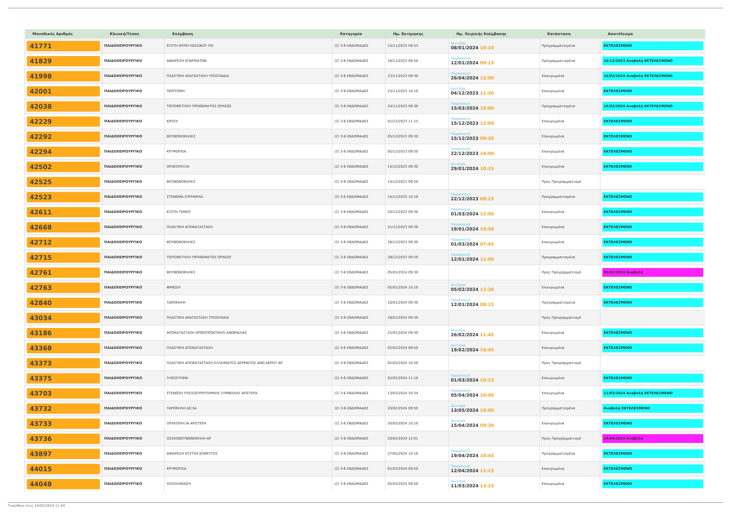| Μοναδικός Αριθμός | Κλινική/Τύπος | Επέμβαση | Κατηγορία | Ημ. Εκτίμησης | Ημ. Χειρ/κής Επέμβασης | Κατάσταση | Αποτέλεσμα |
| --- | --- | --- | --- | --- | --- | --- | --- |
| 41771 | ΠΑΙΔΟΧΕΙΡΟΥΡΓΙΚΟ | ΚΥΣΤΗ ΘΥΡΕΓΛΩΣΣΙΚΟΥ ΠΟ | (2) 3-6 ΕΒΔΟΜΑΔΕΣ | 15/11/2023 09:53 | Δευτέρα 08/01/2024 10:15 | Προγραμματισμένα | ΕΚΤΕΛΕΣΜΕΝΟ |
| 41829 | ΠΑΙΔΟΧΕΙΡΟΥΡΓΙΚΟ | ΑΦΑΙΡΕΣΗ ΕΠΑΡΜΑΤΩΝ | (2) 3-6 ΕΒΔΟΜΑΔΕΣ | 16/11/2023 09:50 | Παρασκευή 12/01/2024 09:15 | Προγραμματισμένα | 15/12/2023 Αναβολή ΕΚΤΕΛΕΣΜΕΝΟ |
| 41998 | ΠΑΙΔΟΧΕΙΡΟΥΡΓΙΚΟ | ΠΛΑΣΤΙΚΗ ΑΚΑΤΑΣΤΑΣΗ ΥΠΟΣΠΑΔΙΑ | (2) 3-6 ΕΒΔΟΜΑΔΕΣ | 23/11/2023 09:30 | Παρασκευή 26/04/2024 12:00 | Επικυρωμένα | 16/02/2024 Αναβολή ΕΚΤΕΛΕΣΜΕΝΟ |
| 42001 | ΠΑΙΔΟΧΕΙΡΟΥΡΓΙΚΟ | ΠΕΡΙΤΟΜΗ | (2) 3-6 ΕΒΔΟΜΑΔΕΣ | 23/11/2023 10:10 | Δευτέρα 04/12/2023 11:30 | Επικυρωμένα | ΕΚΤΕΛΕΣΜΕΝΟ |
| 42038 | ΠΑΙΔΟΧΕΙΡΟΥΡΓΙΚΟ | ΤΟΠΟΘΕΤΗΣΗ ΠΡΟΘΕΜΑΤΟΣ ΟΡΧΕΩΣ | (2) 3-6 ΕΒΔΟΜΑΔΕΣ | 24/11/2023 09:30 | Παρασκευή 15/03/2024 10:00 | Προγραμματισμένα | 16/02/2024 Αναβολή ΕΚΤΕΛΕΣΜΕΝΟ |
| 42229 | ΠΑΙΔΟΧΕΙΡΟΥΡΓΙΚΟ | ΚΙΡΣΟΙ | (2) 3-6 ΕΒΔΟΜΑΔΕΣ | 01/12/2023 11:15 | Παρασκευή 15/12/2023 12:00 | Επικυρωμένα | ΕΚΤΕΛΕΣΜΕΝΟ |
| 42292 | ΠΑΙΔΟΧΕΙΡΟΥΡΓΙΚΟ | ΒΟΥΒΩΝΟΚΗΛΕΣ | (2) 3-6 ΕΒΔΟΜΑΔΕΣ | 05/12/2023 09:30 | Παρασκευή 15/12/2023 09:30 | Επικυρωμένα | ΕΚΤΕΛΕΣΜΕΝΟ |
| 42294 | ΠΑΙΔΟΧΕΙΡΟΥΡΓΙΚΟ | ΚΡΥΨΟΡΧΙΑ | (2) 3-6 ΕΒΔΟΜΑΔΕΣ | 05/12/2023 09:50 | Παρασκευή 22/12/2023 10:00 | Επικυρωμένα | ΕΚΤΕΛΕΣΜΕΝΟ |
| 42502 | ΠΑΙΔΟΧΕΙΡΟΥΡΓΙΚΟ | ΟΡΧΕΟΠΗΞΙΑ | (2) 3-6 ΕΒΔΟΜΑΔΕΣ | 14/12/2023 09:30 | Δευτέρα 29/01/2024 10:15 | Επικυρωμένα | ΕΚΤΕΛΕΣΜΕΝΟ |
| 42525 | ΠΑΙΔΟΧΕΙΡΟΥΡΓΙΚΟ | ΒΟΥΒΩΝΟΚΗΛΕΣ | (2) 3-6 ΕΒΔΟΜΑΔΕΣ | 14/12/2023 09:50 | | Προς Προγραμματισμό | |
| 42523 | ΠΑΙΔΟΧΕΙΡΟΥΡΓΙΚΟ | ΣΤΕΝΩΜΑ ΟΥΡΗΘΡΑΣ | (2) 3-6 ΕΒΔΟΜΑΔΕΣ | 14/12/2023 10:10 | Παρασκευή 22/12/2023 08:15 | Προγραμματισμένα | ΕΚΤΕΛΕΣΜΕΝΟ |
| 42611 | ΠΑΙΔΟΧΕΙΡΟΥΡΓΙΚΟ | ΚΥΣΤΗ ΤΟΝΟΥ | (2) 3-6 ΕΒΔΟΜΑΔΕΣ | 20/12/2023 09:30 | Παρασκευή 01/03/2024 12:00 | Επικυρωμένα | ΕΚΤΕΛΕΣΜΕΝΟ |
| 42668 | ΠΑΙΔΟΧΕΙΡΟΥΡΓΙΚΟ | ΠΛΑΣΤΙΚΗ ΑΠΟΚΑΤΑΣΤΑΣΗ | (2) 3-6 ΕΒΔΟΜΑΔΕΣ | 21/12/2023 09:30 | Παρασκευή 19/01/2024 10:30 | Επικυρωμένα | ΕΚΤΕΛΕΣΜΕΝΟ |
| 42712 | ΠΑΙΔΟΧΕΙΡΟΥΡΓΙΚΟ | ΒΟΥΒΩΝΟΚΗΛΕΣ | (2) 3-6 ΕΒΔΟΜΑΔΕΣ | 28/12/2023 09:30 | Παρασκευή 01/03/2024 07:45 | Επικυρωμένα | ΕΚΤΕΛΕΣΜΕΝΟ |
| 42715 | ΠΑΙΔΟΧΕΙΡΟΥΡΓΙΚΟ | ΤΟΠΟΘΕΤΗΣΗ ΠΡΟΘΕΜΑΤΟΣ ΟΡΧΕΩΣ | (2) 3-6 ΕΒΔΟΜΑΔΕΣ | 28/12/2023 09:50 | Παρασκευή 12/01/2024 11:00 | Προγραμματισμένα | ΕΚΤΕΛΕΣΜΕΝΟ |
| 42761 | ΠΑΙΔΟΧΕΙΡΟΥΡΓΙΚΟ | ΒΟΥΒΩΝΟΚΗΛΕΣ | (2) 3-6 ΕΒΔΟΜΑΔΕΣ | 05/01/2024 09:30 | | Προς Προγραμματισμό | 05/02/2024 Αναβολή |
| 42763 | ΠΑΙΔΟΧΕΙΡΟΥΡΓΙΚΟ | ΦΙΜΩΣΗ | (2) 3-6 ΕΒΔΟΜΑΔΕΣ | 05/01/2024 10:10 | Δευτέρα 05/02/2024 12:30 | Επικυρωμένα | ΕΚΤΕΛΕΣΜΕΝΟ |
| 42840 | ΠΑΙΔΟΧΕΙΡΟΥΡΓΙΚΟ | ΥΔΡΟΚΗΛΗ | (2) 3-6 ΕΒΔΟΜΑΔΕΣ | 10/01/2024 09:30 | Παρασκευή 12/01/2024 08:15 | Προγραμματισμένα | ΕΚΤΕΛΕΣΜΕΝΟ |
| 43034 | ΠΑΙΔΟΧΕΙΡΟΥΡΓΙΚΟ | ΠΛΑΣΤΙΚΗ ΑΚΑΤΑΣΤΑΣΗ ΥΠΟΣΠΑΔΙΑ | (2) 3-6 ΕΒΔΟΜΑΔΕΣ | 18/01/2024 09:30 | | Προς Προγραμματισμό | |
| 43186 | ΠΑΙΔΟΧΕΙΡΟΥΡΓΙΚΟ | ΑΠΟΚΑΤΑΣΤΑΣΗ ΟΡΘΟΠΡΩΚΤΙΚΗΣ ΑΝΩΜΑΛΙΑΣ | (2) 3-6 ΕΒΔΟΜΑΔΕΣ | 25/01/2024 09:30 | Δευτέρα 26/02/2024 11:45 | Επικυρωμένα | ΕΚΤΕΛΕΣΜΕΝΟ |
| 43368 | ΠΑΙΔΟΧΕΙΡΟΥΡΓΙΚΟ | ΠΛΑΣΤΙΚΗ ΑΠΟΚΑΤΑΣΤΑΣΗ | (2) 3-6 ΕΒΔΟΜΑΔΕΣ | 02/02/2024 09:50 | Δευτέρα 19/02/2024 10:45 | Επικυρωμένα | ΕΚΤΕΛΕΣΜΕΝΟ |
| 43373 | ΠΑΙΔΟΧΕΙΡΟΥΡΓΙΚΟ | ΠΛΑΣΤΙΚΗ ΑΠΟΚΑΤΑΣΤΑΣΗ ΕΛΛΕΙΜΑΤΟΣ ΔΕΡΜΑΤΟΣ ΑΝΩ ΑΚΡΟΥ ΑΡ. | (2) 3-6 ΕΒΔΟΜΑΔΕΣ | 02/02/2024 10:50 | | Προς Προγραμματισμό | |
| 43375 | ΠΑΙΔΟΧΕΙΡΟΥΡΓΙΚΟ | ΛΥΚΟΣΤΟΜΑ | (2) 3-6 ΕΒΔΟΜΑΔΕΣ | 02/02/2024 11:10 | Παρασκευή 01/03/2024 10:15 | Επικυρωμένα | ΕΚΤΕΛΕΣΜΕΝΟ |
| 43703 | ΠΑΙΔΟΧΕΙΡΟΥΡΓΙΚΟ | ΣΤΕΝΩΣΗ ΠΥΕΛΟΟΥΡΗΤΗΡΙΚΗΣ ΣΥΜΒΟΛΗΣ ΑΡΙΣΤΕΡΑ | (2) 3-6 ΕΒΔΟΜΑΔΕΣ | 13/02/2024 10:34 | Παρασκευή 05/04/2024 10:00 | Επικυρωμένα | 11/03/2024 Αναβολή ΕΚΤΕΛΕΣΜΕΝΟ |
| 43732 | ΠΑΙΔΟΧΕΙΡΟΥΡΓΙΚΟ | ΥΔΡΟΚΗΛΗ ΔΕΞΙΑ | (2) 3-6 ΕΒΔΟΜΑΔΕΣ | 20/02/2024 09:50 | Δευτέρα 13/05/2024 10:00 | Προγραμματισμένα | Αναβολή ΕΚΤΕΛΕΣΜΕΝΟ |
| 43733 | ΠΑΙΔΟΧΕΙΡΟΥΡΓΙΚΟ | ΟΡΧΕΟΠΗΞΙΑ ΑΡΙΣΤΕΡΑ | (2) 3-6 ΕΒΔΟΜΑΔΕΣ | 20/02/2024 10:10 | Δευτέρα 15/04/2024 09:30 | Επικυρωμένα | ΕΚΤΕΛΕΣΜΕΝΟ |
| 43736 | ΠΑΙΔΟΧΕΙΡΟΥΡΓΙΚΟ | ΟΣΧΕΟΒΟΥΒΩΝΟΚΗΛΗ ΑΡ | (2) 3-6 ΕΒΔΟΜΑΔΕΣ | 20/02/2024 12:01 | | Προς Προγραμματισμό | 19/04/2024 Αναβολή |
| 43897 | ΠΑΙΔΟΧΕΙΡΟΥΡΓΙΚΟ | ΑΦΑΙΡΕΣΗ ΚΥΣΤΗΣ ΚΟΚΚΥΓΟΣ | (2) 3-6 ΕΒΔΟΜΑΔΕΣ | 27/02/2024 10:10 | Παρασκευή 19/04/2024 10:45 | Προγραμματισμένα | ΕΚΤΕΛΕΣΜΕΝΟ |
| 44015 | ΠΑΙΔΟΧΕΙΡΟΥΡΓΙΚΟ | ΚΡΥΨΟΡΧΙΑ | (2) 3-6 ΕΒΔΟΜΑΔΕΣ | 01/03/2024 09:50 | Παρασκευή 12/04/2024 11:15 | Επικυρωμένα | ΕΚΤΕΛΕΣΜΕΝΟ |
| 44048 | ΠΑΙΔΟΧΕΙΡΟΥΡΓΙΚΟ | ΧΟΛΟΛΙΘΙΑΣΗ | (2) 3-6 ΕΒΔΟΜΑΔΕΣ | 05/03/2024 09:50 | Δευτέρα 11/03/2024 13:15 | Επικυρωμένα | ΕΚΤΕΛΕΣΜΕΝΟ |
Τυπώθηκε στις 24/05/2024 11:04